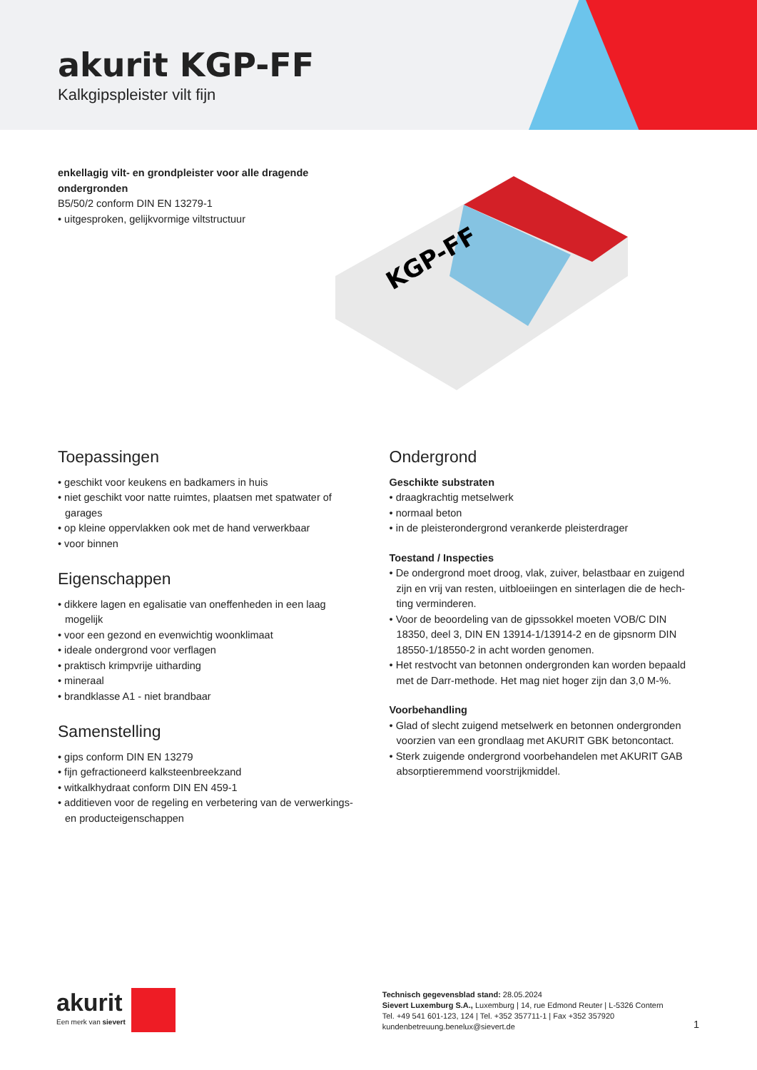akurit KGP-FF
Kalkgipspleister vilt fijn
enkellagig vilt- en grondpleister voor alle dragende
ondergronden
B5/50/2 conform DIN EN 13279-1
• uitgesproken, gelijkvormige viltstructuur
KGP-FF
Toepassingen
• geschikt voor keukens en badkamers in huis
• niet geschikt voor natte ruimtes, plaatsen met spatwater of garages
• op kleine oppervlakken ook met de hand verwerkbaar
• voor binnen
Eigenschappen
• dikkere lagen en egalisatie van oneffenheden in een laag mogelijk
• voor een gezond en evenwichtig woonklimaat
• ideale ondergrond voor verflagen
• praktisch krimpvrije uitharding
• mineraal
• brandklasse A1 - niet brandbaar
Samenstelling
• gips conform DIN EN 13279
• fijn gefractioneerd kalksteenbreekzand
• witkalkhydraat conform DIN EN 459-1
• additieven voor de regeling en verbetering van de verwerkings- en producteigenschappen
Ondergrond
Geschikte substraten
• draagkrachtig metselwerk
• normaal beton
• in de pleisterondergrond verankerde pleisterdrager
Toestand / Inspecties
• De ondergrond moet droog, vlak, zuiver, belastbaar en zuigend zijn en vrij van resten, uitbloeiingen en sinterlagen die de hech-ting verminderen.
• Voor de beoordeling van de gipssokkel moeten VOB/C DIN 18350, deel 3, DIN EN 13914-1/13914-2 en de gipsnorm DIN 18550-1/18550-2 in acht worden genomen.
• Het restvocht van betonnen ondergronden kan worden bepaald met de Darr-methode. Het mag niet hoger zijn dan 3,0 M-%.
Voorbehandling
• Glad of slecht zuigend metselwerk en betonnen ondergronden voorzien van een grondlaag met AKURIT GBK betoncontact.
• Sterk zuigende ondergrond voorbehandelen met AKURIT GAB absorptieremmend voorstrijkmiddel.
akurit
Een merk van sievert
Technisch gegevensblad stand: 28.05.2024
Sievert Luxemburg S.A., Luxemburg | 14, rue Edmond Reuter | L-5326 Contern
Tel. +49 541 601-123, 124 | Tel. +352 357711-1 | Fax +352 357920
kundenbetreuung.benelux@sievert.de
1